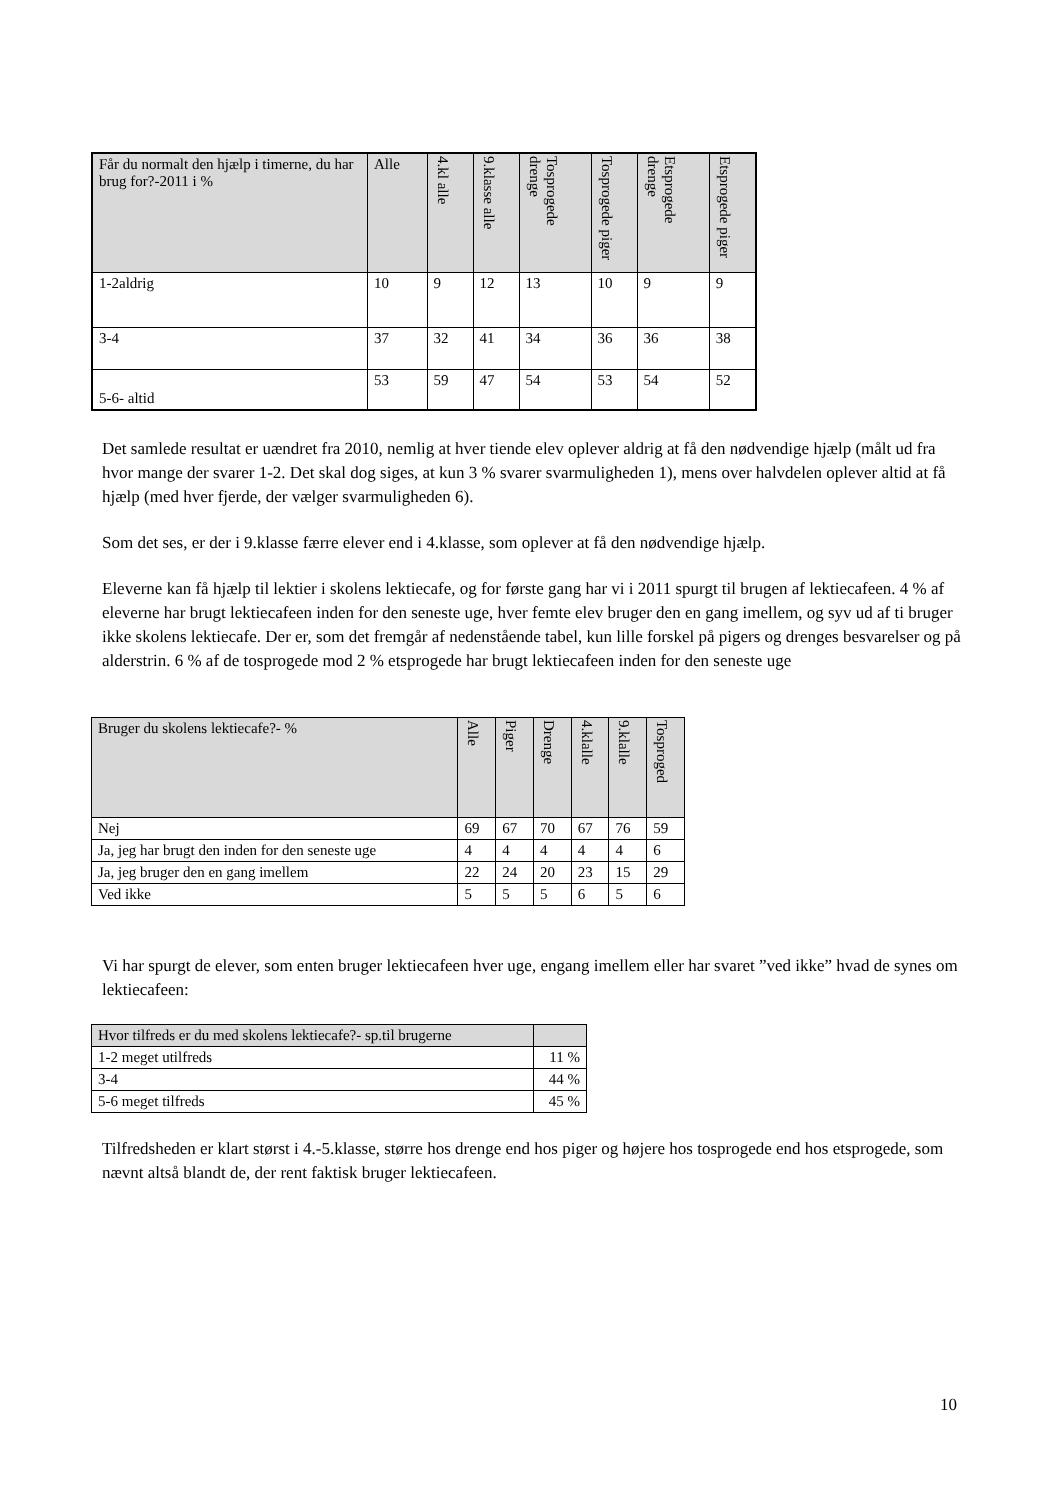| Får du normalt den hjælp i timerne, du har brug for?-2011 i % | Alle | 4.kl alle | 9.klasse alle | Tosprogede drenge | Tosprogede piger | Etsprogede drenge | Etsprogede piger |
| --- | --- | --- | --- | --- | --- | --- | --- |
| 1-2aldrig | 10 | 9 | 12 | 13 | 10 | 9 | 9 |
| 3-4 | 37 | 32 | 41 | 34 | 36 | 36 | 38 |
| 5-6- altid | 53 | 59 | 47 | 54 | 53 | 54 | 52 |
Det samlede resultat er uændret fra 2010, nemlig at hver tiende elev oplever aldrig at få den nødvendige hjælp (målt ud fra hvor mange der svarer 1-2. Det skal dog siges, at kun 3 % svarer svarmuligheden 1), mens over halvdelen oplever altid at få hjælp (med hver fjerde, der vælger svarmuligheden 6).
Som det ses, er der i 9.klasse færre elever end i 4.klasse, som oplever at få den nødvendige hjælp.
Eleverne kan få hjælp til lektier i skolens lektiecafe, og for første gang har vi i 2011 spurgt til brugen af lektiecafeen. 4 % af eleverne har brugt lektiecafeen inden for den seneste uge, hver femte elev bruger den en gang imellem, og syv ud af ti bruger ikke skolens lektiecafe. Der er, som det fremgår af nedenstående tabel, kun lille forskel på pigers og drenges besvarelser og på alderstrin. 6 % af de tosprogede mod 2 % etsprogede har brugt lektiecafeen inden for den seneste uge
| Bruger du skolens lektiecafe?- % | Alle | Piger | Drenge | 4.klalle | 9.klalle | Tosproged |
| --- | --- | --- | --- | --- | --- | --- |
| Nej | 69 | 67 | 70 | 67 | 76 | 59 |
| Ja, jeg har brugt den inden for den seneste uge | 4 | 4 | 4 | 4 | 4 | 6 |
| Ja, jeg bruger den en gang imellem | 22 | 24 | 20 | 23 | 15 | 29 |
| Ved ikke | 5 | 5 | 5 | 6 | 5 | 6 |
Vi har spurgt de elever, som enten bruger lektiecafeen hver uge, engang imellem eller har svaret ”ved ikke” hvad de synes om lektiecafeen:
| Hvor tilfreds er du med skolens lektiecafe?- sp.til brugerne | |
| --- | --- |
| 1-2 meget utilfreds | 11 % |
| 3-4 | 44 % |
| 5-6 meget tilfreds | 45 % |
Tilfredsheden er klart størst i 4.-5.klasse, større hos drenge end hos piger og højere hos tosprogede end hos etsprogede, som nævnt altså blandt de, der rent faktisk bruger lektiecafeen.
10